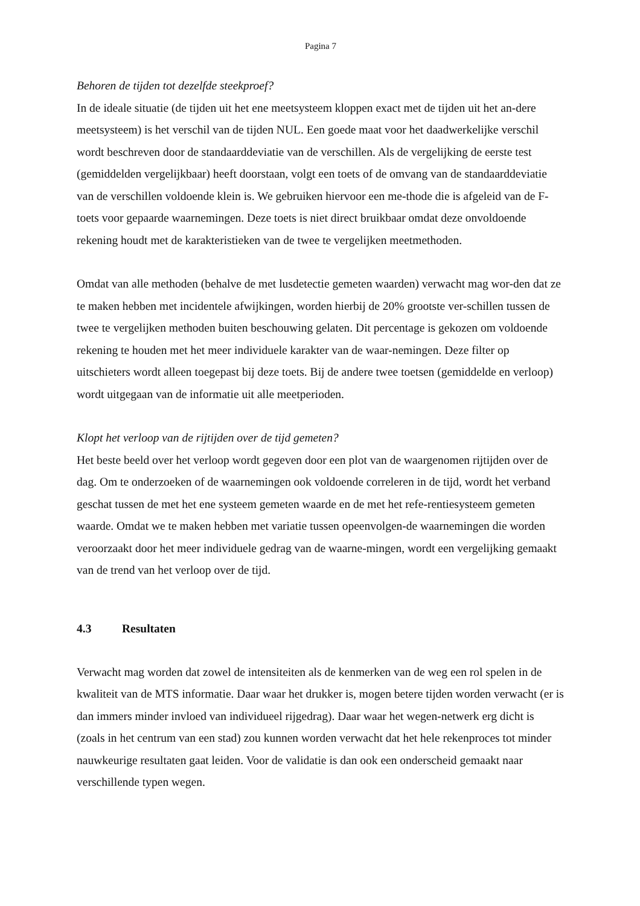Pagina 7
Behoren de tijden tot dezelfde steekproef?
In de ideale situatie (de tijden uit het ene meetsysteem kloppen exact met de tijden uit het an-dere meetsysteem) is het verschil van de tijden NUL. Een goede maat voor het daadwerkelijke verschil wordt beschreven door de standaarddeviatie van de verschillen. Als de vergelijking de eerste test (gemiddelden vergelijkbaar) heeft doorstaan, volgt een toets of de omvang van de standaarddeviatie van de verschillen voldoende klein is. We gebruiken hiervoor een me-thode die is afgeleid van de F-toets voor gepaarde waarnemingen. Deze toets is niet direct bruikbaar omdat deze onvoldoende rekening houdt met de karakteristieken van de twee te vergelijken meetmethoden.
Omdat van alle methoden (behalve de met lusdetectie gemeten waarden) verwacht mag wor-den dat ze te maken hebben met incidentele afwijkingen, worden hierbij de 20% grootste ver-schillen tussen de twee te vergelijken methoden buiten beschouwing gelaten. Dit percentage is gekozen om voldoende rekening te houden met het meer individuele karakter van de waar-nemingen. Deze filter op uitschieters wordt alleen toegepast bij deze toets. Bij de andere twee toetsen (gemiddelde en verloop) wordt uitgegaan van de informatie uit alle meetperioden.
Klopt het verloop van de rijtijden over de tijd gemeten?
Het beste beeld over het verloop wordt gegeven door een plot van de waargenomen rijtijden over de dag. Om te onderzoeken of de waarnemingen ook voldoende correleren in de tijd, wordt het verband geschat tussen de met het ene systeem gemeten waarde en de met het refe-rentiesysteem gemeten waarde. Omdat we te maken hebben met variatie tussen opeenvolgen-de waarnemingen die worden veroorzaakt door het meer individuele gedrag van de waarne-mingen, wordt een vergelijking gemaakt van de trend van het verloop over de tijd.
4.3 Resultaten
Verwacht mag worden dat zowel de intensiteiten als de kenmerken van de weg een rol spelen in de kwaliteit van de MTS informatie. Daar waar het drukker is, mogen betere tijden worden verwacht (er is dan immers minder invloed van individueel rijgedrag). Daar waar het wegen-netwerk erg dicht is (zoals in het centrum van een stad) zou kunnen worden verwacht dat het hele rekenproces tot minder nauwkeurige resultaten gaat leiden. Voor de validatie is dan ook een onderscheid gemaakt naar verschillende typen wegen.